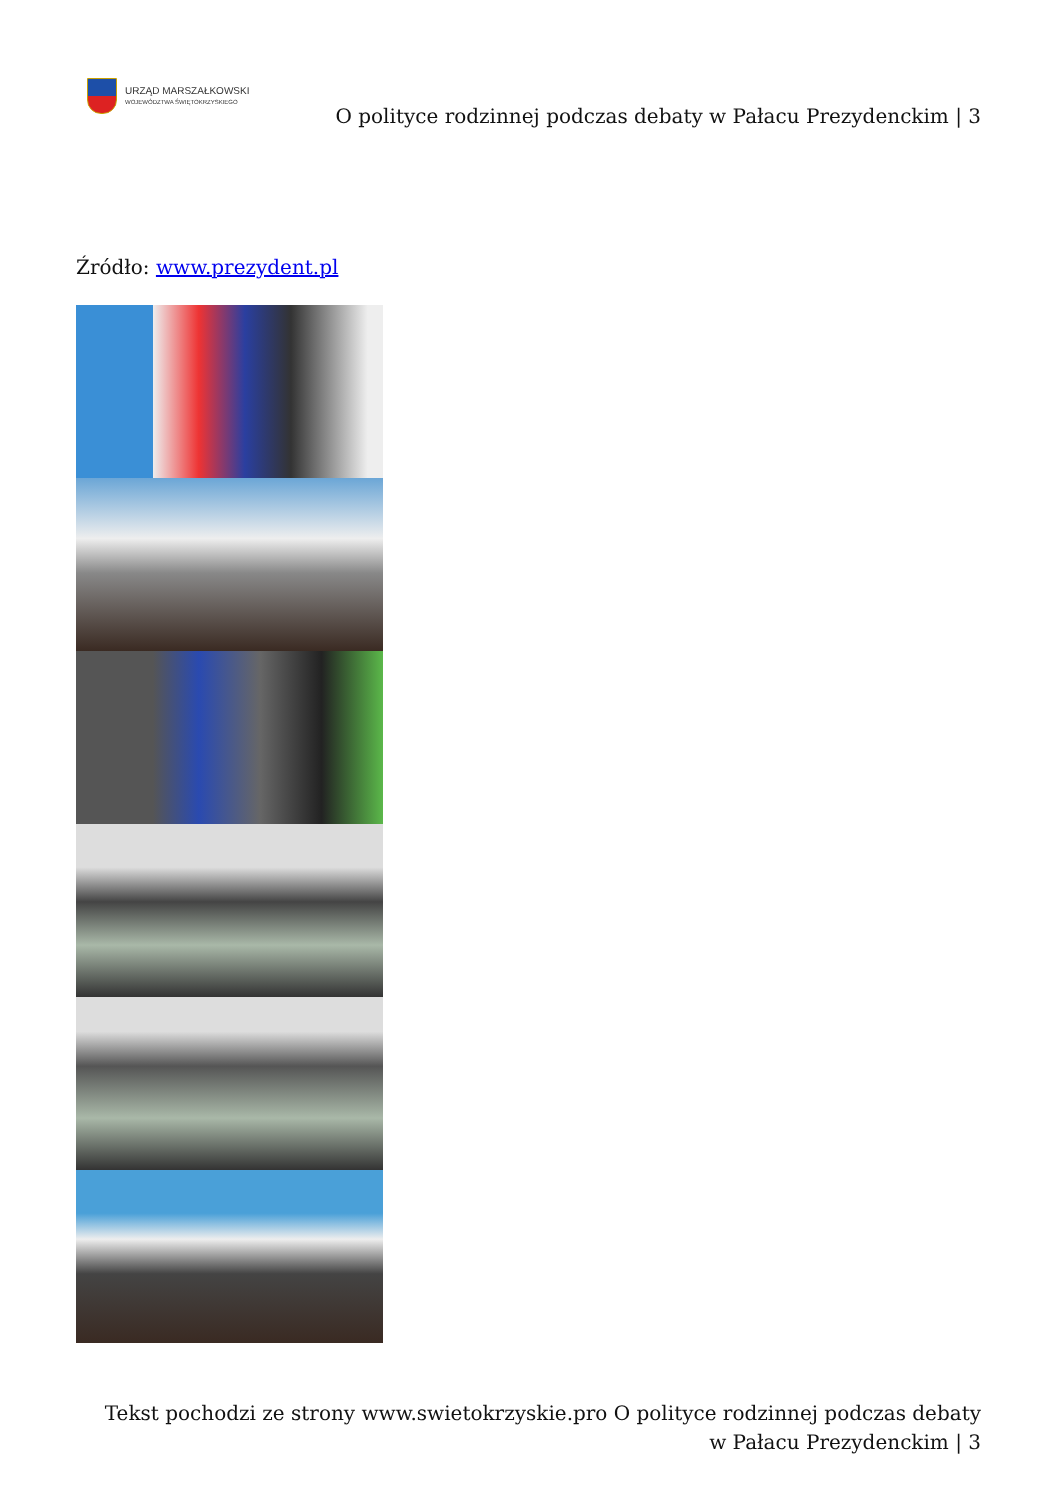URZĄD MARSZAŁKOWSKI
WOJEWÓDZTWA ŚWIĘTOKRZYSKIEGO
O polityce rodzinnej podczas debaty w Pałacu Prezydenckim | 3
Źródło: www.prezydent.pl
Tekst pochodzi ze strony www.swietokrzyskie.pro O polityce rodzinnej podczas debaty w Pałacu Prezydenckim | 3